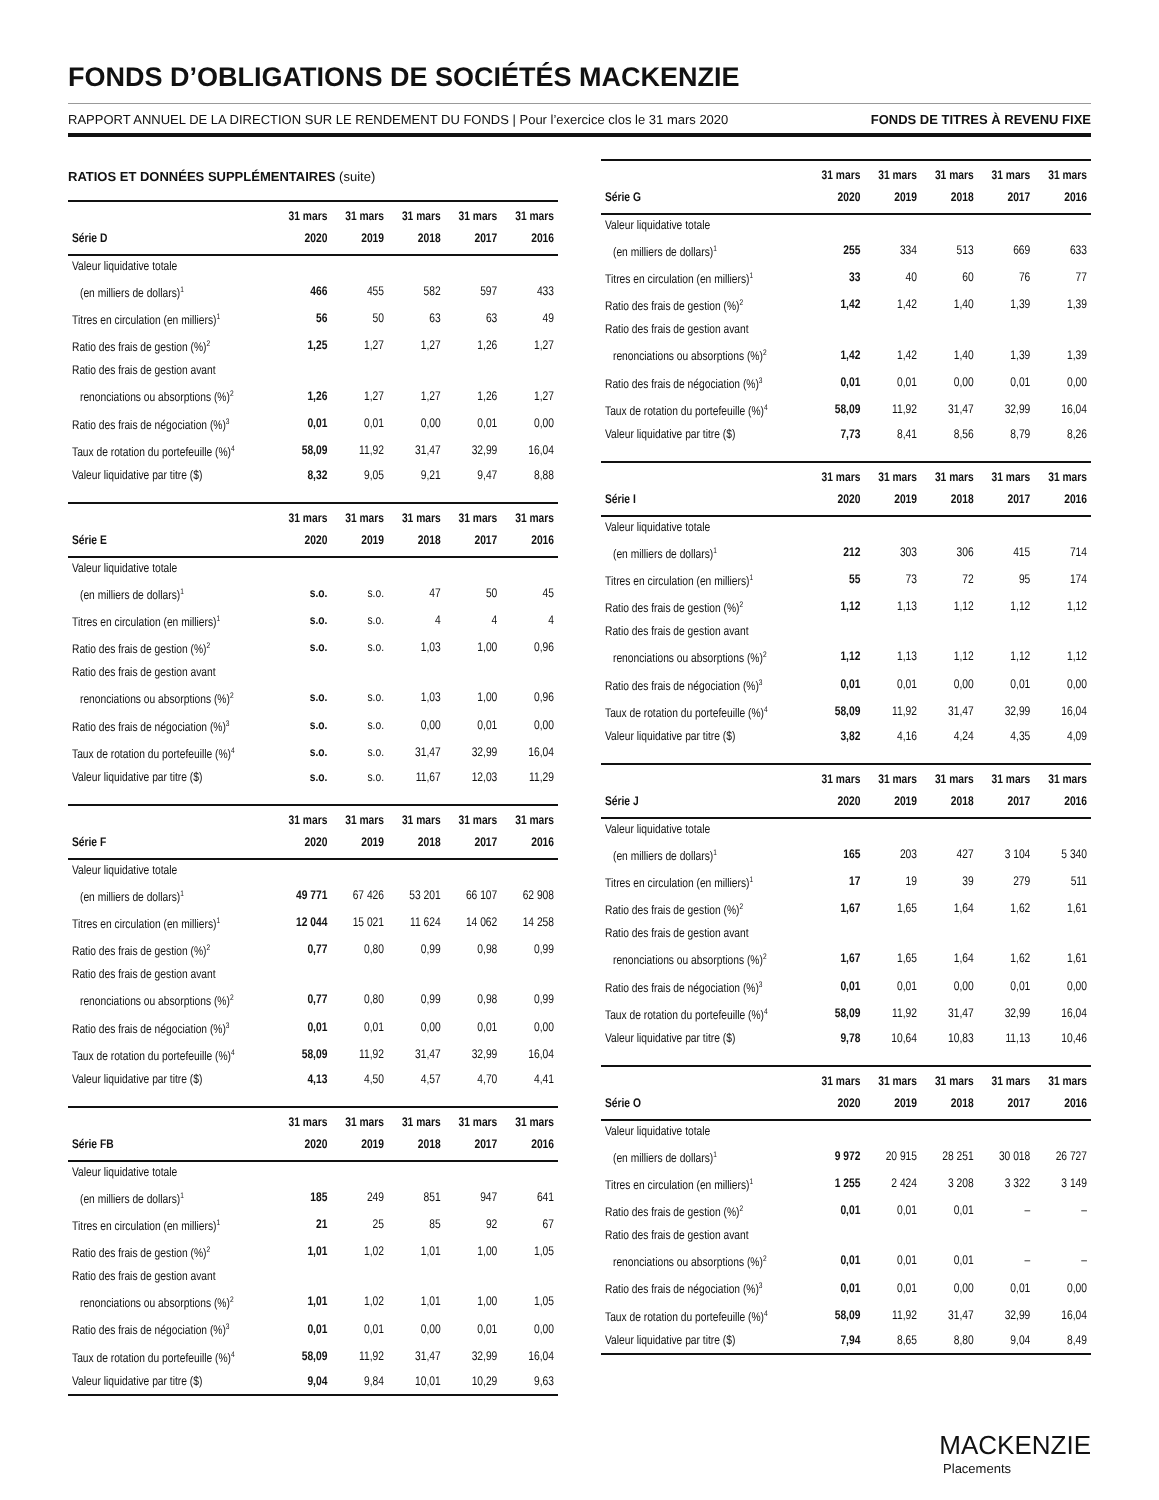FONDS D’OBLIGATIONS DE SOCIÉTÉS MACKENZIE
RAPPORT ANNUEL DE LA DIRECTION SUR LE RENDEMENT DU FONDS | Pour l’exercice clos le 31 mars 2020 FONDS DE TITRES À REVENU FIXE
RATIOS ET DONNÉES SUPPLÉMENTAIRES (suite)
| Série D | 31 mars 2020 | 31 mars 2019 | 31 mars 2018 | 31 mars 2017 | 31 mars 2016 |
| --- | --- | --- | --- | --- | --- |
| Valeur liquidative totale | | | | | |
| (en milliers de dollars)<sup>1</sup> | 466 | 455 | 582 | 597 | 433 |
| Titres en circulation (en milliers)<sup>1</sup> | 56 | 50 | 63 | 63 | 49 |
| Ratio des frais de gestion (%)<sup>2</sup> | 1,25 | 1,27 | 1,27 | 1,26 | 1,27 |
| Ratio des frais de gestion avant | | | | | |
| renonciations ou absorptions (%)<sup>2</sup> | 1,26 | 1,27 | 1,27 | 1,26 | 1,27 |
| Ratio des frais de négociation (%)<sup>3</sup> | 0,01 | 0,01 | 0,00 | 0,01 | 0,00 |
| Taux de rotation du portefeuille (%)<sup>4</sup> | 58,09 | 11,92 | 31,47 | 32,99 | 16,04 |
| Valeur liquidative par titre ($) | 8,32 | 9,05 | 9,21 | 9,47 | 8,88 |
| Série E | 31 mars 2020 | 31 mars 2019 | 31 mars 2018 | 31 mars 2017 | 31 mars 2016 |
| --- | --- | --- | --- | --- | --- |
| Valeur liquidative totale | | | | | |
| (en milliers de dollars)<sup>1</sup> | s.o. | s.o. | 47 | 50 | 45 |
| Titres en circulation (en milliers)<sup>1</sup> | s.o. | s.o. | 4 | 4 | 4 |
| Ratio des frais de gestion (%)<sup>2</sup> | s.o. | s.o. | 1,03 | 1,00 | 0,96 |
| Ratio des frais de gestion avant | | | | | |
| renonciations ou absorptions (%)<sup>2</sup> | s.o. | s.o. | 1,03 | 1,00 | 0,96 |
| Ratio des frais de négociation (%)<sup>3</sup> | s.o. | s.o. | 0,00 | 0,01 | 0,00 |
| Taux de rotation du portefeuille (%)<sup>4</sup> | s.o. | s.o. | 31,47 | 32,99 | 16,04 |
| Valeur liquidative par titre ($) | s.o. | s.o. | 11,67 | 12,03 | 11,29 |
| Série F | 31 mars 2020 | 31 mars 2019 | 31 mars 2018 | 31 mars 2017 | 31 mars 2016 |
| --- | --- | --- | --- | --- | --- |
| Valeur liquidative totale | | | | | |
| (en milliers de dollars)<sup>1</sup> | 49 771 | 67 426 | 53 201 | 66 107 | 62 908 |
| Titres en circulation (en milliers)<sup>1</sup> | 12 044 | 15 021 | 11 624 | 14 062 | 14 258 |
| Ratio des frais de gestion (%)<sup>2</sup> | 0,77 | 0,80 | 0,99 | 0,98 | 0,99 |
| Ratio des frais de gestion avant | | | | | |
| renonciations ou absorptions (%)<sup>2</sup> | 0,77 | 0,80 | 0,99 | 0,98 | 0,99 |
| Ratio des frais de négociation (%)<sup>3</sup> | 0,01 | 0,01 | 0,00 | 0,01 | 0,00 |
| Taux de rotation du portefeuille (%)<sup>4</sup> | 58,09 | 11,92 | 31,47 | 32,99 | 16,04 |
| Valeur liquidative par titre ($) | 4,13 | 4,50 | 4,57 | 4,70 | 4,41 |
| Série FB | 31 mars 2020 | 31 mars 2019 | 31 mars 2018 | 31 mars 2017 | 31 mars 2016 |
| --- | --- | --- | --- | --- | --- |
| Valeur liquidative totale | | | | | |
| (en milliers de dollars)<sup>1</sup> | 185 | 249 | 851 | 947 | 641 |
| Titres en circulation (en milliers)<sup>1</sup> | 21 | 25 | 85 | 92 | 67 |
| Ratio des frais de gestion (%)<sup>2</sup> | 1,01 | 1,02 | 1,01 | 1,00 | 1,05 |
| Ratio des frais de gestion avant | | | | | |
| renonciations ou absorptions (%)<sup>2</sup> | 1,01 | 1,02 | 1,01 | 1,00 | 1,05 |
| Ratio des frais de négociation (%)<sup>3</sup> | 0,01 | 0,01 | 0,00 | 0,01 | 0,00 |
| Taux de rotation du portefeuille (%)<sup>4</sup> | 58,09 | 11,92 | 31,47 | 32,99 | 16,04 |
| Valeur liquidative par titre ($) | 9,04 | 9,84 | 10,01 | 10,29 | 9,63 |
| Série G | 31 mars 2020 | 31 mars 2019 | 31 mars 2018 | 31 mars 2017 | 31 mars 2016 |
| --- | --- | --- | --- | --- | --- |
| Valeur liquidative totale | | | | | |
| (en milliers de dollars)<sup>1</sup> | 255 | 334 | 513 | 669 | 633 |
| Titres en circulation (en milliers)<sup>1</sup> | 33 | 40 | 60 | 76 | 77 |
| Ratio des frais de gestion (%)<sup>2</sup> | 1,42 | 1,42 | 1,40 | 1,39 | 1,39 |
| Ratio des frais de gestion avant | | | | | |
| renonciations ou absorptions (%)<sup>2</sup> | 1,42 | 1,42 | 1,40 | 1,39 | 1,39 |
| Ratio des frais de négociation (%)<sup>3</sup> | 0,01 | 0,01 | 0,00 | 0,01 | 0,00 |
| Taux de rotation du portefeuille (%)<sup>4</sup> | 58,09 | 11,92 | 31,47 | 32,99 | 16,04 |
| Valeur liquidative par titre ($) | 7,73 | 8,41 | 8,56 | 8,79 | 8,26 |
| Série I | 31 mars 2020 | 31 mars 2019 | 31 mars 2018 | 31 mars 2017 | 31 mars 2016 |
| --- | --- | --- | --- | --- | --- |
| Valeur liquidative totale | | | | | |
| (en milliers de dollars)<sup>1</sup> | 212 | 303 | 306 | 415 | 714 |
| Titres en circulation (en milliers)<sup>1</sup> | 55 | 73 | 72 | 95 | 174 |
| Ratio des frais de gestion (%)<sup>2</sup> | 1,12 | 1,13 | 1,12 | 1,12 | 1,12 |
| Ratio des frais de gestion avant | | | | | |
| renonciations ou absorptions (%)<sup>2</sup> | 1,12 | 1,13 | 1,12 | 1,12 | 1,12 |
| Ratio des frais de négociation (%)<sup>3</sup> | 0,01 | 0,01 | 0,00 | 0,01 | 0,00 |
| Taux de rotation du portefeuille (%)<sup>4</sup> | 58,09 | 11,92 | 31,47 | 32,99 | 16,04 |
| Valeur liquidative par titre ($) | 3,82 | 4,16 | 4,24 | 4,35 | 4,09 |
| Série J | 31 mars 2020 | 31 mars 2019 | 31 mars 2018 | 31 mars 2017 | 31 mars 2016 |
| --- | --- | --- | --- | --- | --- |
| Valeur liquidative totale | | | | | |
| (en milliers de dollars)<sup>1</sup> | 165 | 203 | 427 | 3 104 | 5 340 |
| Titres en circulation (en milliers)<sup>1</sup> | 17 | 19 | 39 | 279 | 511 |
| Ratio des frais de gestion (%)<sup>2</sup> | 1,67 | 1,65 | 1,64 | 1,62 | 1,61 |
| Ratio des frais de gestion avant | | | | | |
| renonciations ou absorptions (%)<sup>2</sup> | 1,67 | 1,65 | 1,64 | 1,62 | 1,61 |
| Ratio des frais de négociation (%)<sup>3</sup> | 0,01 | 0,01 | 0,00 | 0,01 | 0,00 |
| Taux de rotation du portefeuille (%)<sup>4</sup> | 58,09 | 11,92 | 31,47 | 32,99 | 16,04 |
| Valeur liquidative par titre ($) | 9,78 | 10,64 | 10,83 | 11,13 | 10,46 |
| Série O | 31 mars 2020 | 31 mars 2019 | 31 mars 2018 | 31 mars 2017 | 31 mars 2016 |
| --- | --- | --- | --- | --- | --- |
| Valeur liquidative totale | | | | | |
| (en milliers de dollars)<sup>1</sup> | 9 972 | 20 915 | 28 251 | 30 018 | 26 727 |
| Titres en circulation (en milliers)<sup>1</sup> | 1 255 | 2 424 | 3 208 | 3 322 | 3 149 |
| Ratio des frais de gestion (%)<sup>2</sup> | 0,01 | 0,01 | 0,01 | – | – |
| Ratio des frais de gestion avant | | | | | |
| renonciations ou absorptions (%)<sup>2</sup> | 0,01 | 0,01 | 0,01 | – | – |
| Ratio des frais de négociation (%)<sup>3</sup> | 0,01 | 0,01 | 0,00 | 0,01 | 0,00 |
| Taux de rotation du portefeuille (%)<sup>4</sup> | 58,09 | 11,92 | 31,47 | 32,99 | 16,04 |
| Valeur liquidative par titre ($) | 7,94 | 8,65 | 8,80 | 9,04 | 8,49 |
MACKENZIE
Placements